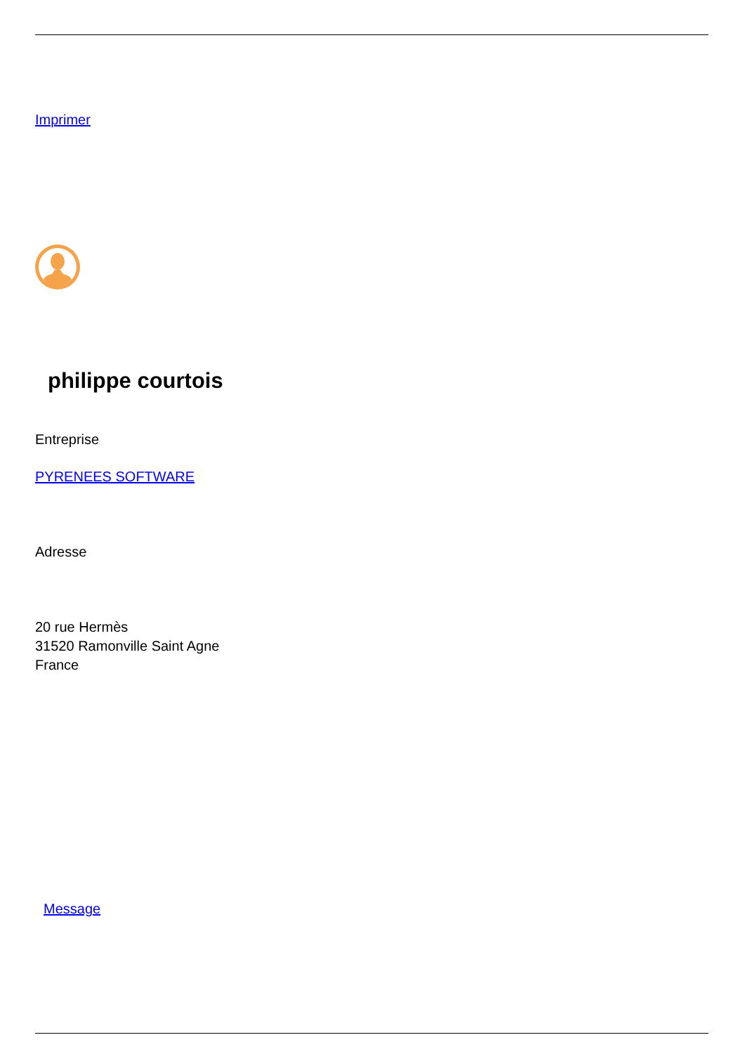Imprimer
philippe courtois
Entreprise
PYRENEES SOFTWARE
Adresse
20 rue Hermès
31520 Ramonville Saint Agne
France
Message